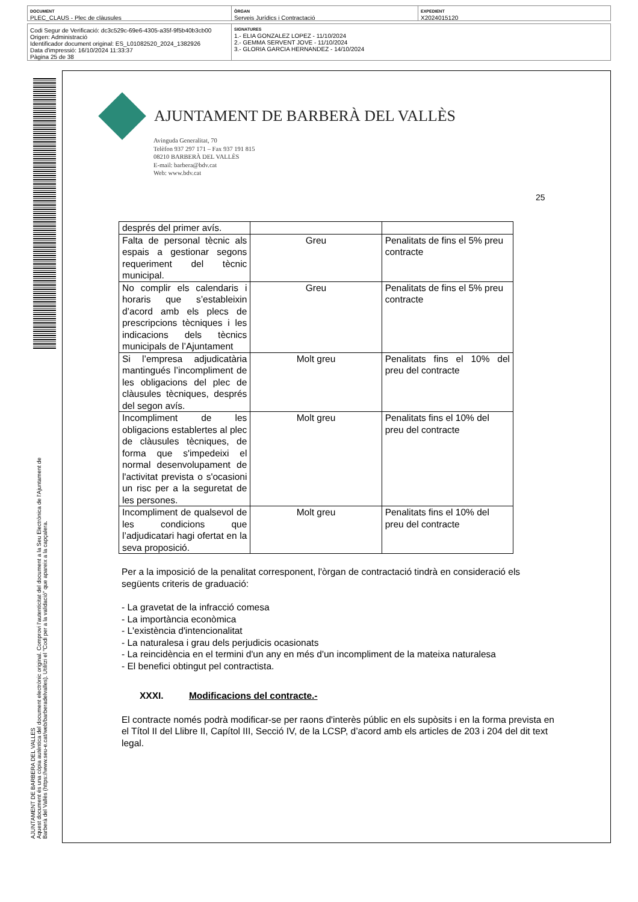DOCUMENT
PLEC_CLAUS - Plec de clàusules
ÒRGAN
Serveis Jurídics i Contractació
EXPEDIENT
X2024015120
Codi Segur de Verificació: dc3c529c-69e6-4305-a35f-9f5b40b3cb00
Origen: Administració
Identificador document original: ES_L01082520_2024_1382926
Data d'impressió: 16/10/2024 11:33:37
Pàgina 25 de 38
SIGNATURES
1.- ELIA GONZALEZ LOPEZ - 11/10/2024
2.- GEMMA SERVENT JOVE - 11/10/2024
3.- GLORIA GARCIA HERNANDEZ - 14/10/2024
AJUNTAMENT DE BARBERA DEL VALLES
Aquest document és una còpia autèntica del document electrònic original. Comprovi l'autenticitat del document a la Seu Electrònica de l'Ajuntament de Barberà del Vallès (https://www.seu-e.cat/web/barberadelvalles). Utilitzi el "Codi per a la validació" que apareix a la capçalera.
AJUNTAMENT DE BARBERÀ DEL VALLÈS
Avinguda Generalitat, 70
Telèfon 937 297 171 – Fax 937 191 815
08210 BARBERÀ DEL VALLÈS
E-mail: barbera@bdv.cat
Web: www.bdv.cat
25
| després del primer avís. | | |
| Falta de personal tècnic als espais a gestionar segons requeriment del tècnic municipal. | Greu | Penalitats de fins el 5% preu contracte |
| No complir els calendaris i horaris que s’estableixin d’acord amb els plecs de prescripcions tècniques i les indicacions dels tècnics municipals de l’Ajuntament | Greu | Penalitats de fins el 5% preu contracte |
| Si l’empresa adjudicatària mantingués l’incompliment de les obligacions del plec de clàusules tècniques, després del segon avís. | Molt greu | Penalitats fins el 10% del preu del contracte |
| Incompliment de les obligacions establertes al plec de clàusules tècniques, de forma que s'impedeixi el normal desenvolupament de l'activitat prevista o s'ocasioni un risc per a la seguretat de les persones. | Molt greu | Penalitats fins el 10% del preu del contracte |
| Incompliment de qualsevol de les condicions que l’adjudicatari hagi ofertat en la seva proposició. | Molt greu | Penalitats fins el 10% del preu del contracte |
Per a la imposició de la penalitat corresponent, l'òrgan de contractació tindrà en consideració els següents criteris de graduació:
- La gravetat de la infracció comesa
- La importància econòmica
- L'existència d'intencionalitat
- La naturalesa i grau dels perjudicis ocasionats
- La reincidència en el termini d'un any en més d'un incompliment de la mateixa naturalesa
- El benefici obtingut pel contractista.
XXXI. Modificacions del contracte.-
El contracte només podrà modificar-se per raons d'interès públic en els supòsits i en la forma prevista en el Títol II del Llibre II, Capítol III, Secció IV, de la LCSP, d’acord amb els articles de 203 i 204 del dit text legal.